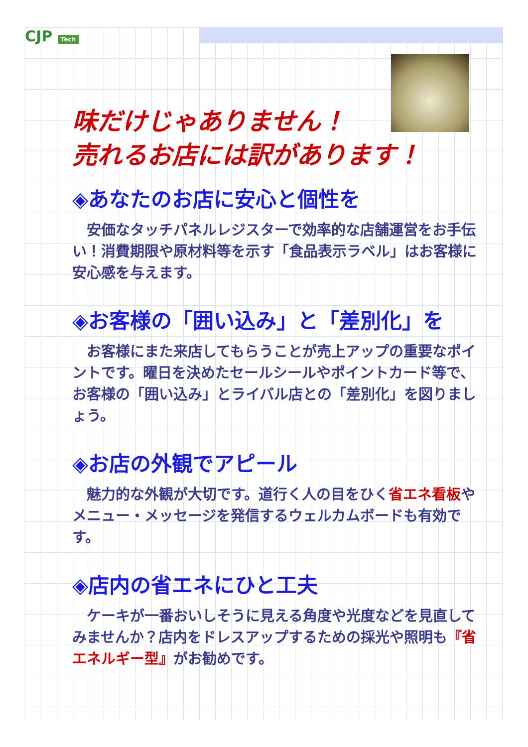CJP Tech
味だけじゃありません！
売れるお店には訳があります！
◈あなたのお店に安心と個性を
　安価なタッチパネルレジスターで効率的な店舗運営をお手伝い！消費期限や原材料等を示す「食品表示ラベル」はお客様に安心感を与えます。
◈お客様の「囲い込み」と「差別化」を
　お客様にまた来店してもらうことが売上アップの重要なポイントです。曜日を決めたセールシールやポイントカード等で、お客様の「囲い込み」とライバル店との「差別化」を図りましょう。
◈お店の外観でアピール
　魅力的な外観が大切です。道行く人の目をひく省エネ看板やメニュー・メッセージを発信するウェルカムボードも有効です。
◈店内の省エネにひと工夫
　ケーキが一番おいしそうに見える角度や光度などを見直してみませんか？店内をドレスアップするための採光や照明も『省エネルギー型』がお勧めです。